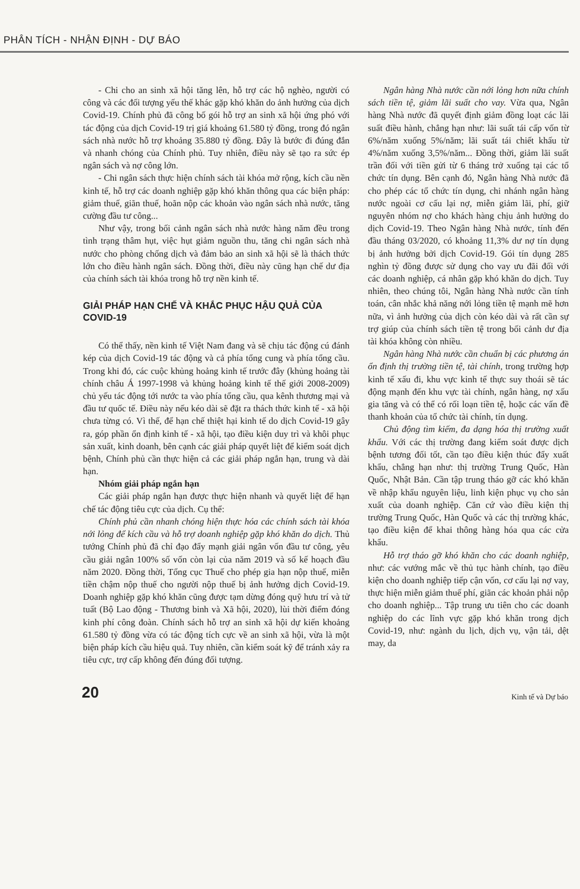PHÂN TÍCH - NHẬN ĐỊNH - DỰ BÁO
- Chi cho an sinh xã hội tăng lên, hỗ trợ các hộ nghèo, người có công và các đối tượng yếu thế khác gặp khó khăn do ảnh hưởng của dịch Covid-19. Chính phủ đã công bố gói hỗ trợ an sinh xã hội ứng phó với tác động của dịch Covid-19 trị giá khoảng 61.580 tỷ đồng, trong đó ngân sách nhà nước hỗ trợ khoảng 35.880 tỷ đồng. Đây là bước đi đúng đắn và nhanh chóng của Chính phủ. Tuy nhiên, điều này sẽ tạo ra sức ép ngân sách và nợ công lớn.
- Chi ngân sách thực hiện chính sách tài khóa mở rộng, kích cầu nền kinh tế, hỗ trợ các doanh nghiệp gặp khó khăn thông qua các biện pháp: giảm thuế, giãn thuế, hoãn nộp các khoản vào ngân sách nhà nước, tăng cường đầu tư công...
Như vậy, trong bối cảnh ngân sách nhà nước hàng năm đều trong tình trạng thâm hụt, việc hụt giảm nguồn thu, tăng chi ngân sách nhà nước cho phòng chống dịch và đảm bảo an sinh xã hội sẽ là thách thức lớn cho điều hành ngân sách. Đồng thời, điều này cũng hạn chế dư địa của chính sách tài khóa trong hỗ trợ nền kinh tế.
GIẢI PHÁP HẠN CHẾ VÀ KHẮC PHỤC HẬU QUẢ CỦA COVID-19
Có thể thấy, nền kinh tế Việt Nam đang và sẽ chịu tác động cú đánh kép của dịch Covid-19 tác động và cả phía tổng cung và phía tổng cầu. Trong khi đó, các cuộc khủng hoảng kinh tế trước đây (khủng hoảng tài chính châu Á 1997-1998 và khủng hoảng kinh tế thế giới 2008-2009) chủ yếu tác động tới nước ta vào phía tổng cầu, qua kênh thương mại và đầu tư quốc tế. Điều này nếu kéo dài sẽ đặt ra thách thức kinh tế - xã hội chưa từng có. Vì thế, để hạn chế thiệt hại kinh tế do dịch Covid-19 gây ra, góp phần ổn định kinh tế - xã hội, tạo điều kiện duy trì và khôi phục sản xuất, kinh doanh, bên cạnh các giải pháp quyết liệt để kiểm soát dịch bệnh, Chính phủ cần thực hiện cả các giải pháp ngắn hạn, trung và dài hạn.
Nhóm giải pháp ngắn hạn
Các giải pháp ngắn hạn được thực hiện nhanh và quyết liệt để hạn chế tác động tiêu cực của dịch. Cụ thể:
Chính phủ cần nhanh chóng hiện thực hóa các chính sách tài khóa nới lỏng để kích cầu và hỗ trợ doanh nghiệp gặp khó khăn do dịch. Thủ tướng Chính phủ đã chỉ đạo đẩy mạnh giải ngân vốn đầu tư công, yêu cầu giải ngân 100% số vốn còn lại của năm 2019 và số kế hoạch đầu năm 2020. Đồng thời, Tổng cục Thuế cho phép gia hạn nộp thuế, miễn tiền chậm nộp thuế cho người nộp thuế bị ảnh hưởng dịch Covid-19. Doanh nghiệp gặp khó khăn cũng được tạm dừng đóng quỹ hưu trí và tử tuất (Bộ Lao động - Thương binh và Xã hội, 2020), lùi thời điểm đóng kinh phí công đoàn. Chính sách hỗ trợ an sinh xã hội dự kiến khoảng 61.580 tỷ đồng vừa có tác động tích cực về an sinh xã hội, vừa là một biện pháp kích cầu hiệu quả. Tuy nhiên, cần kiểm soát kỹ để tránh xảy ra tiêu cực, trợ cấp không đến đúng đối tượng.
Ngân hàng Nhà nước cần nới lỏng hơn nữa chính sách tiền tệ, giảm lãi suất cho vay. Vừa qua, Ngân hàng Nhà nước đã quyết định giảm đồng loạt các lãi suất điều hành, chẳng hạn như: lãi suất tái cấp vốn từ 6%/năm xuống 5%/năm; lãi suất tái chiết khấu từ 4%/năm xuống 3,5%/năm... Đồng thời, giảm lãi suất trần đối với tiền gửi từ 6 tháng trở xuống tại các tổ chức tín dụng. Bên cạnh đó, Ngân hàng Nhà nước đã cho phép các tổ chức tín dụng, chi nhánh ngân hàng nước ngoài cơ cấu lại nợ, miễn giảm lãi, phí, giữ nguyên nhóm nợ cho khách hàng chịu ảnh hưởng do dịch Covid-19. Theo Ngân hàng Nhà nước, tính đến đầu tháng 03/2020, có khoảng 11,3% dư nợ tín dụng bị ảnh hưởng bởi dịch Covid-19. Gói tín dụng 285 nghìn tỷ đồng được sử dụng cho vay ưu đãi đối với các doanh nghiệp, cá nhân gặp khó khăn do dịch. Tuy nhiên, theo chúng tôi, Ngân hàng Nhà nước cần tính toán, cân nhắc khả năng nới lỏng tiền tệ mạnh mẽ hơn nữa, vì ảnh hưởng của dịch còn kéo dài và rất cần sự trợ giúp của chính sách tiền tệ trong bối cảnh dư địa tài khóa không còn nhiều.
Ngân hàng Nhà nước cần chuẩn bị các phương án ổn định thị trường tiền tệ, tài chính, trong trường hợp kinh tế xấu đi, khu vực kinh tế thực suy thoái sẽ tác động mạnh đến khu vực tài chính, ngân hàng, nợ xấu gia tăng và có thể có rối loạn tiền tệ, hoặc các vấn đề thanh khoản của tổ chức tài chính, tín dụng.
Chủ động tìm kiếm, đa dạng hóa thị trường xuất khẩu. Với các thị trường đang kiểm soát được dịch bệnh tương đối tốt, cần tạo điều kiện thúc đẩy xuất khẩu, chẳng hạn như: thị trường Trung Quốc, Hàn Quốc, Nhật Bản. Cần tập trung tháo gỡ các khó khăn về nhập khẩu nguyên liệu, linh kiện phục vụ cho sản xuất của doanh nghiệp. Căn cứ vào điều kiện thị trường Trung Quốc, Hàn Quốc và các thị trường khác, tạo điều kiện để khai thông hàng hóa qua các cửa khẩu.
Hỗ trợ tháo gỡ khó khăn cho các doanh nghiệp, như: các vướng mắc về thủ tục hành chính, tạo điều kiện cho doanh nghiệp tiếp cận vốn, cơ cấu lại nợ vay, thực hiện miễn giảm thuế phí, giãn các khoản phải nộp cho doanh nghiệp... Tập trung ưu tiên cho các doanh nghiệp do các lĩnh vực gặp khó khăn trong dịch Covid-19, như: ngành du lịch, dịch vụ, vận tải, dệt may, da
20 Kinh tế và Dự báo